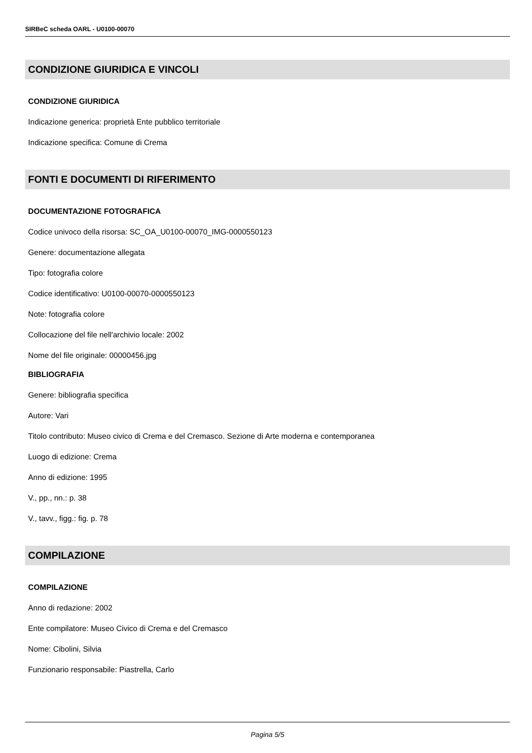SIRBeC scheda OARL - U0100-00070
CONDIZIONE GIURIDICA E VINCOLI
CONDIZIONE GIURIDICA
Indicazione generica: proprietà Ente pubblico territoriale
Indicazione specifica: Comune di Crema
FONTI E DOCUMENTI DI RIFERIMENTO
DOCUMENTAZIONE FOTOGRAFICA
Codice univoco della risorsa: SC_OA_U0100-00070_IMG-0000550123
Genere: documentazione allegata
Tipo: fotografia colore
Codice identificativo: U0100-00070-0000550123
Note: fotografia colore
Collocazione del file nell'archivio locale: 2002
Nome del file originale: 00000456.jpg
BIBLIOGRAFIA
Genere: bibliografia specifica
Autore: Vari
Titolo contributo: Museo civico di Crema e del Cremasco. Sezione di Arte moderna e contemporanea
Luogo di edizione: Crema
Anno di edizione: 1995
V., pp., nn.: p. 38
V., tavv., figg.: fig. p. 78
COMPILAZIONE
COMPILAZIONE
Anno di redazione: 2002
Ente compilatore: Museo Civico di Crema e del Cremasco
Nome: Cibolini, Silvia
Funzionario responsabile: Piastrella, Carlo
Pagina 5/5